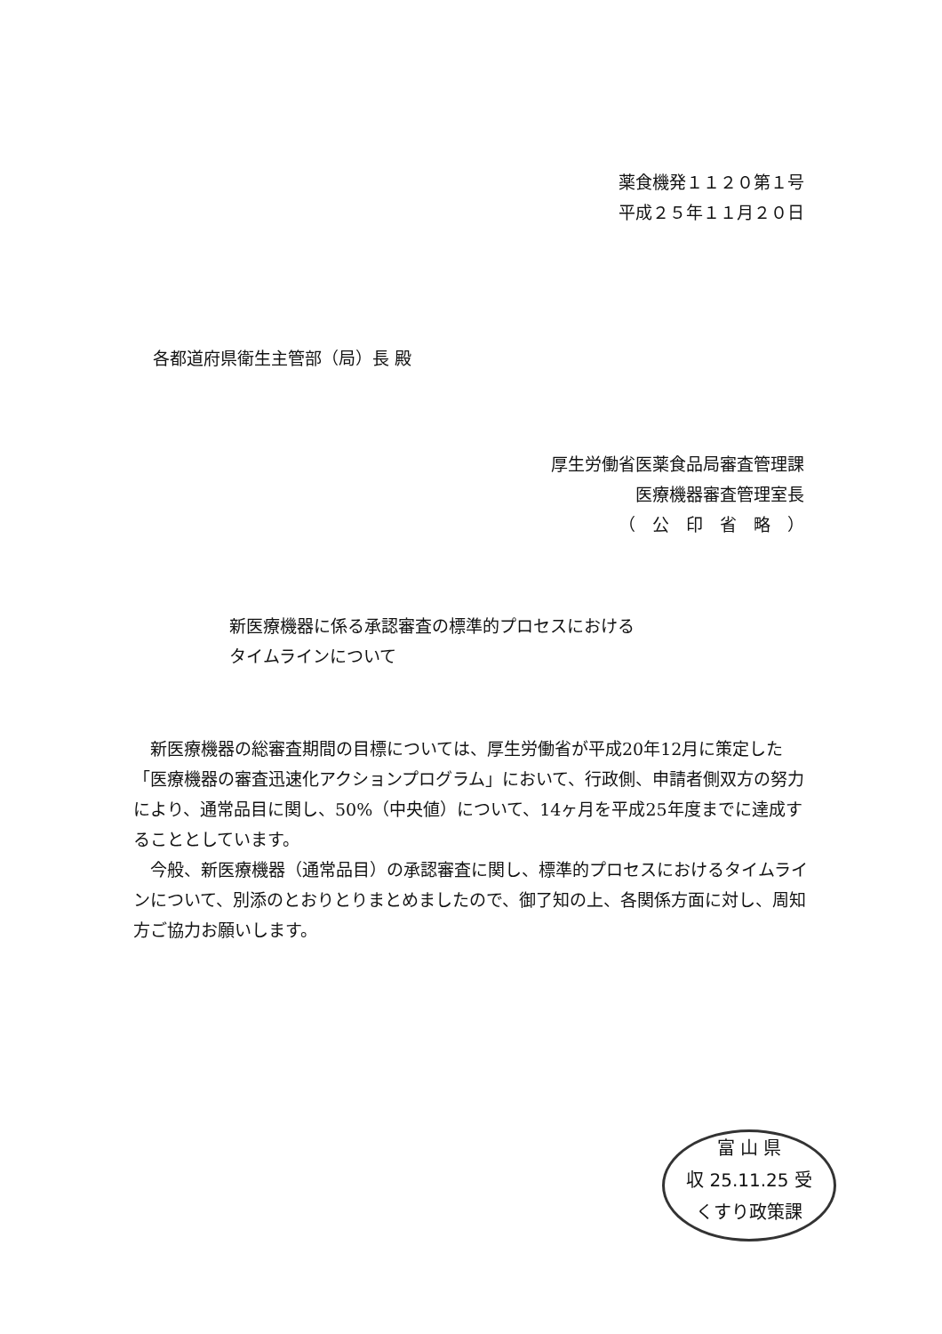薬食機発１１２０第１号
平成２５年１１月２０日
各都道府県衛生主管部（局）長 殿
厚生労働省医薬食品局審査管理課
医療機器審査管理室長
（　公　印　省　略　）
新医療機器に係る承認審査の標準的プロセスにおける
タイムラインについて
新医療機器の総審査期間の目標については、厚生労働省が平成20年12月に策定した「医療機器の審査迅速化アクションプログラム」において、行政側、申請者側双方の努力により、通常品目に関し、50%（中央値）について、14ヶ月を平成25年度までに達成することとしています。
今般、新医療機器（通常品目）の承認審査に関し、標準的プロセスにおけるタイムラインについて、別添のとおりとりまとめましたので、御了知の上、各関係方面に対し、周知方ご協力お願いします。
富 山 県
収 25.11.25 受
くすり政策課